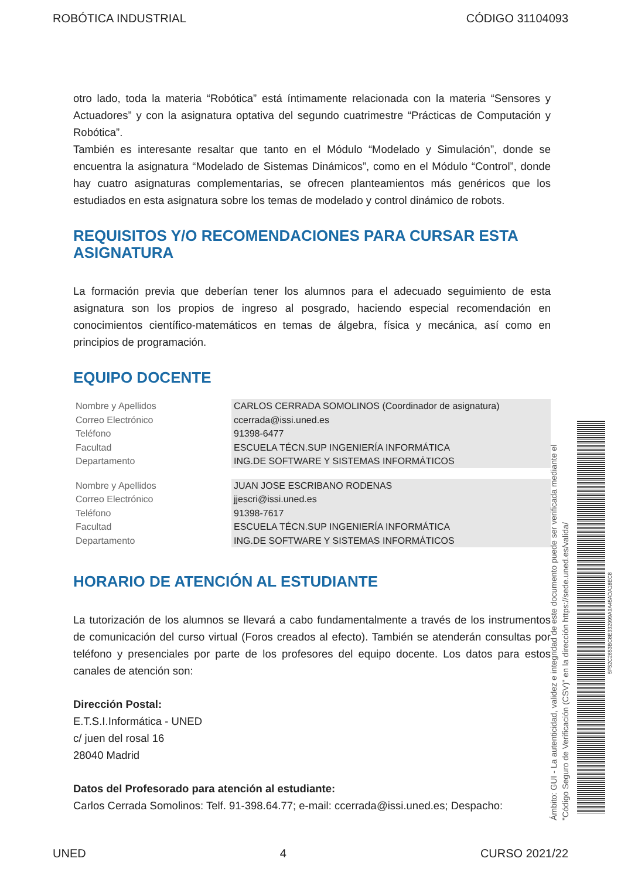ROBÓTICA INDUSTRIAL CÓDIGO 31104093
otro lado, toda la materia “Robótica” está íntimamente relacionada con la materia “Sensores y Actuadores” y con la asignatura optativa del segundo cuatrimestre “Prácticas de Computación y Robótica”.
También es interesante resaltar que tanto en el Módulo “Modelado y Simulación”, donde se encuentra la asignatura “Modelado de Sistemas Dinámicos”, como en el Módulo “Control”, donde hay cuatro asignaturas complementarias, se ofrecen planteamientos más genéricos que los estudiados en esta asignatura sobre los temas de modelado y control dinámico de robots.
REQUISITOS Y/O RECOMENDACIONES PARA CURSAR ESTA ASIGNATURA
La formación previa que deberían tener los alumnos para el adecuado seguimiento de esta asignatura son los propios de ingreso al posgrado, haciendo especial recomendación en conocimientos científico-matemáticos en temas de álgebra, física y mecánica, así como en principios de programación.
EQUIPO DOCENTE
| Nombre y Apellidos | CARLOS CERRADA SOMOLINOS (Coordinador de asignatura) |
| Correo Electrónico | ccerrada@issi.uned.es |
| Teléfono | 91398-6477 |
| Facultad | ESCUELA TÉCN.SUP INGENIERÍA INFORMÁTICA |
| Departamento | ING.DE SOFTWARE Y SISTEMAS INFORMÁTICOS |
| Nombre y Apellidos | JUAN JOSE ESCRIBANO RODENAS |
| Correo Electrónico | jjescri@issi.uned.es |
| Teléfono | 91398-7617 |
| Facultad | ESCUELA TÉCN.SUP INGENIERÍA INFORMÁTICA |
| Departamento | ING.DE SOFTWARE Y SISTEMAS INFORMÁTICOS |
HORARIO DE ATENCIÓN AL ESTUDIANTE
La tutorización de los alumnos se llevará a cabo fundamentalmente a través de los instrumentos de comunicación del curso virtual (Foros creados al efecto). También se atenderán consultas por teléfono y presenciales por parte de los profesores del equipo docente. Los datos para estos canales de atención son:
Dirección Postal:
E.T.S.I.Informática - UNED
c/ juen del rosal 16
28040 Madrid
Datos del Profesorado para atención al estudiante:
Carlos Cerrada Somolinos: Telf. 91-398.64.77; e-mail: ccerrada@issi.uned.es; Despacho:
Ámbito: GUI - La autenticidad, validez e integridad de este documento puede ser verificada mediante el "Código Seguro de Verificación (CSV)" en la dirección https://sede.uned.es/valida/
5F52C2653BC8E332999A9A45ADA18EC8
UNED 4 CURSO 2021/22